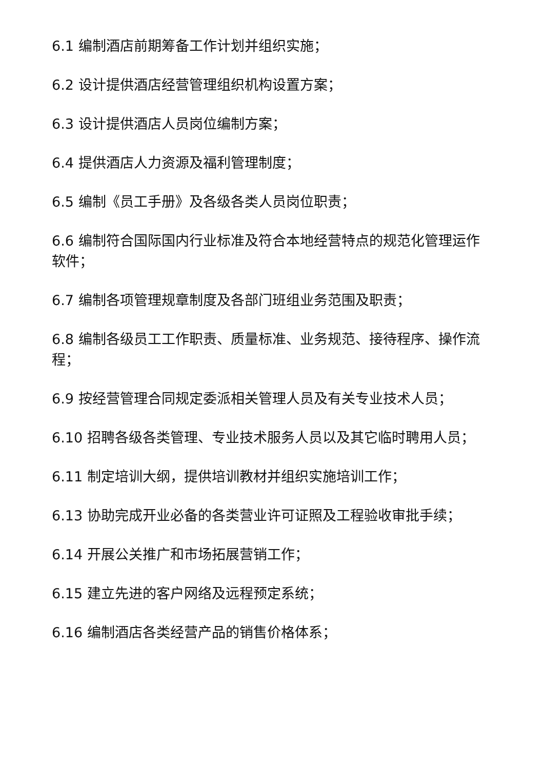6.1 编制酒店前期筹备工作计划并组织实施；
6.2 设计提供酒店经营管理组织机构设置方案；
6.3 设计提供酒店人员岗位编制方案；
6.4 提供酒店人力资源及福利管理制度；
6.5 编制《员工手册》及各级各类人员岗位职责；
6.6 编制符合国际国内行业标准及符合本地经营特点的规范化管理运作软件；
6.7 编制各项管理规章制度及各部门班组业务范围及职责；
6.8 编制各级员工工作职责、质量标准、业务规范、接待程序、操作流程；
6.9 按经营管理合同规定委派相关管理人员及有关专业技术人员；
6.10 招聘各级各类管理、专业技术服务人员以及其它临时聘用人员；
6.11 制定培训大纲，提供培训教材并组织实施培训工作；
6.13 协助完成开业必备的各类营业许可证照及工程验收审批手续；
6.14 开展公关推广和市场拓展营销工作；
6.15 建立先进的客户网络及远程预定系统；
6.16 编制酒店各类经营产品的销售价格体系；